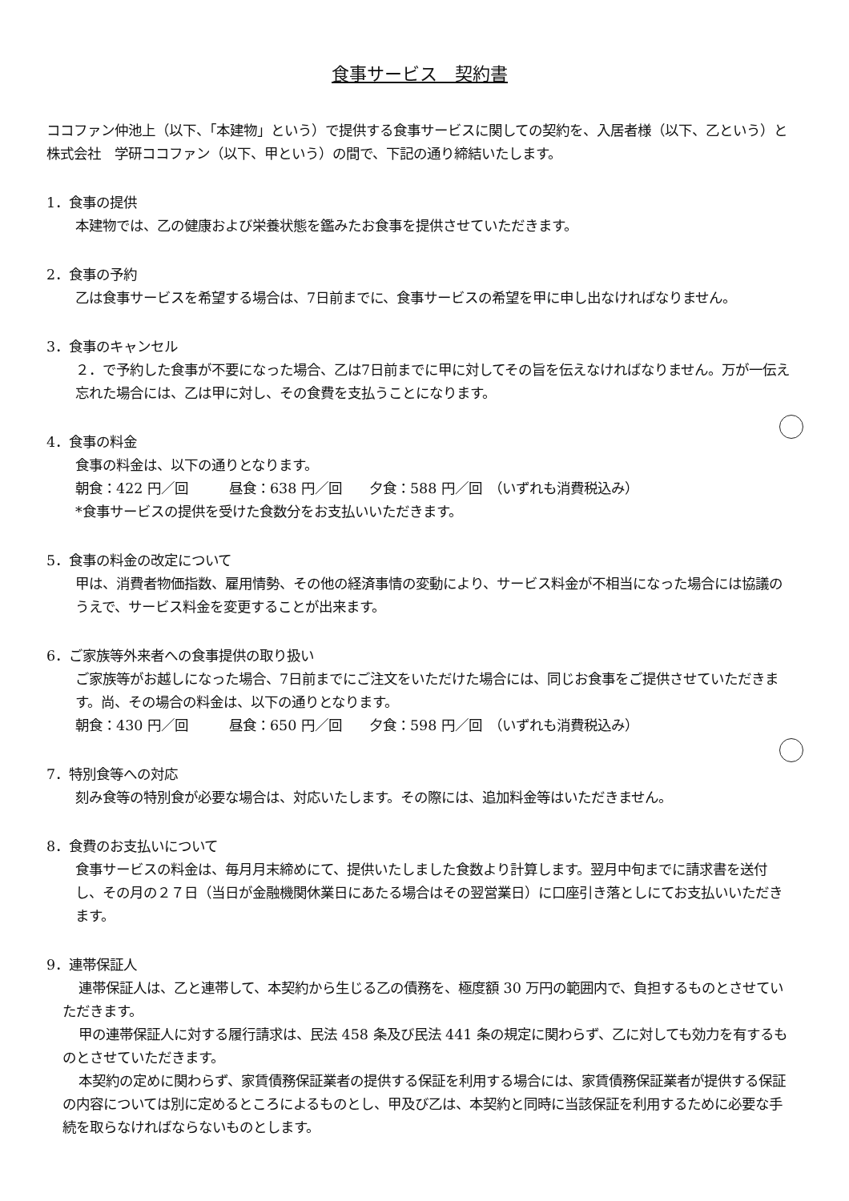食事サービス　契約書
ココファン仲池上（以下、「本建物」という）で提供する食事サービスに関しての契約を、入居者様（以下、乙という）と株式会社　学研ココファン（以下、甲という）の間で、下記の通り締結いたします。
1．食事の提供
本建物では、乙の健康および栄養状態を鑑みたお食事を提供させていただきます。
2．食事の予約
乙は食事サービスを希望する場合は、7日前までに、食事サービスの希望を甲に申し出なければなりません。
3．食事のキャンセル
２．で予約した食事が不要になった場合、乙は7日前までに甲に対してその旨を伝えなければなりません。万が一伝え忘れた場合には、乙は甲に対し、その食費を支払うことになります。
4．食事の料金
食事の料金は、以下の通りとなります。
朝食：422 円／回　　　昼食：638 円／回　　夕食：588 円／回　（いずれも消費税込み）
*食事サービスの提供を受けた食数分をお支払いいただきます。
5．食事の料金の改定について
甲は、消費者物価指数、雇用情勢、その他の経済事情の変動により、サービス料金が不相当になった場合には協議のうえで、サービス料金を変更することが出来ます。
6．ご家族等外来者への食事提供の取り扱い
ご家族等がお越しになった場合、7日前までにご注文をいただけた場合には、同じお食事をご提供させていただきます。尚、その場合の料金は、以下の通りとなります。
朝食：430 円／回　　　昼食：650 円／回　　夕食：598 円／回　（いずれも消費税込み）
7．特別食等への対応
刻み食等の特別食が必要な場合は、対応いたします。その際には、追加料金等はいただきません。
8．食費のお支払いについて
食事サービスの料金は、毎月月末締めにて、提供いたしました食数より計算します。翌月中旬までに請求書を送付し、その月の２７日（当日が金融機関休業日にあたる場合はその翌営業日）に口座引き落としにてお支払いいただきます。
9．連帯保証人
連帯保証人は、乙と連帯して、本契約から生じる乙の債務を、極度額 30 万円の範囲内で、負担するものとさせていただきます。
甲の連帯保証人に対する履行請求は、民法 458 条及び民法 441 条の規定に関わらず、乙に対しても効力を有するものとさせていただきます。
本契約の定めに関わらず、家賃債務保証業者の提供する保証を利用する場合には、家賃債務保証業者が提供する保証の内容については別に定めるところによるものとし、甲及び乙は、本契約と同時に当該保証を利用するために必要な手続を取らなければならないものとします。